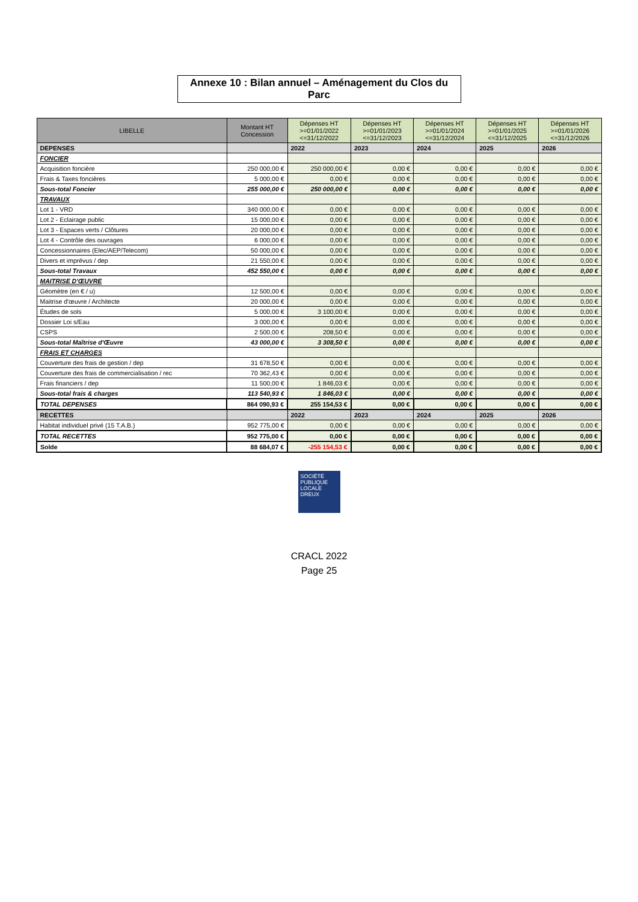Annexe 10 : Bilan annuel – Aménagement du Clos du Parc
| LIBELLE | Montant HT Concession | Dépenses HT >=01/01/2022 <=31/12/2022 | Dépenses HT >=01/01/2023 <=31/12/2023 | Dépenses HT >=01/01/2024 <=31/12/2024 | Dépenses HT >=01/01/2025 <=31/12/2025 | Dépenses HT >=01/01/2026 <=31/12/2026 |
| --- | --- | --- | --- | --- | --- | --- |
| DEPENSES | | 2022 | 2023 | 2024 | 2025 | 2026 |
| FONCIER | | | | | | |
| Acquisition foncière | 250 000,00 € | 250 000,00 € | 0,00 € | 0,00 € | 0,00 € | 0,00 € |
| Frais & Taxes foncières | 5 000,00 € | 0,00 € | 0,00 € | 0,00 € | 0,00 € | 0,00 € |
| Sous-total Foncier | 255 000,00 € | 250 000,00 € | 0,00 € | 0,00 € | 0,00 € | 0,00 € |
| TRAVAUX | | | | | | |
| Lot 1 - VRD | 340 000,00 € | 0,00 € | 0,00 € | 0,00 € | 0,00 € | 0,00 € |
| Lot 2 - Eclairage public | 15 000,00 € | 0,00 € | 0,00 € | 0,00 € | 0,00 € | 0,00 € |
| Lot 3 - Espaces verts / Clôtures | 20 000,00 € | 0,00 € | 0,00 € | 0,00 € | 0,00 € | 0,00 € |
| Lot 4 - Contrôle des ouvrages | 6 000,00 € | 0,00 € | 0,00 € | 0,00 € | 0,00 € | 0,00 € |
| Concessionnaires (Elec/AEP/Telecom) | 50 000,00 € | 0,00 € | 0,00 € | 0,00 € | 0,00 € | 0,00 € |
| Divers et imprévus / dep | 21 550,00 € | 0,00 € | 0,00 € | 0,00 € | 0,00 € | 0,00 € |
| Sous-total Travaux | 452 550,00 € | 0,00 € | 0,00 € | 0,00 € | 0,00 € | 0,00 € |
| MAITRISE D'ŒUVRE | | | | | | |
| Géomètre (en € / u) | 12 500,00 € | 0,00 € | 0,00 € | 0,00 € | 0,00 € | 0,00 € |
| Maitrise d'œuvre / Architecte | 20 000,00 € | 0,00 € | 0,00 € | 0,00 € | 0,00 € | 0,00 € |
| Études de sols | 5 000,00 € | 3 100,00 € | 0,00 € | 0,00 € | 0,00 € | 0,00 € |
| Dossier Loi s/Eau | 3 000,00 € | 0,00 € | 0,00 € | 0,00 € | 0,00 € | 0,00 € |
| CSPS | 2 500,00 € | 208,50 € | 0,00 € | 0,00 € | 0,00 € | 0,00 € |
| Sous-total Maîtrise d'Œuvre | 43 000,00 € | 3 308,50 € | 0,00 € | 0,00 € | 0,00 € | 0,00 € |
| FRAIS ET CHARGES | | | | | | |
| Couverture des frais de gestion / dep | 31 678,50 € | 0,00 € | 0,00 € | 0,00 € | 0,00 € | 0,00 € |
| Couverture des frais de commercialisation / rec | 70 362,43 € | 0,00 € | 0,00 € | 0,00 € | 0,00 € | 0,00 € |
| Frais financiers / dep | 11 500,00 € | 1 846,03 € | 0,00 € | 0,00 € | 0,00 € | 0,00 € |
| Sous-total frais & charges | 113 540,93 € | 1 846,03 € | 0,00 € | 0,00 € | 0,00 € | 0,00 € |
| TOTAL DEPENSES | 864 090,93 € | 255 154,53 € | 0,00 € | 0,00 € | 0,00 € | 0,00 € |
| RECETTES | | 2022 | 2023 | 2024 | 2025 | 2026 |
| Habitat individuel privé (15 T.A.B.) | 952 775,00 € | 0,00 € | 0,00 € | 0,00 € | 0,00 € | 0,00 € |
| TOTAL RECETTES | 952 775,00 € | 0,00 € | 0,00 € | 0,00 € | 0,00 € | 0,00 € |
| Solde | 88 684,07 € | -255 154,53 € | 0,00 € | 0,00 € | 0,00 € | 0,00 € |
SOCIÉTÉ
PUBLIQUE
LOCALE
DREUX
CRACL 2022
Page 25